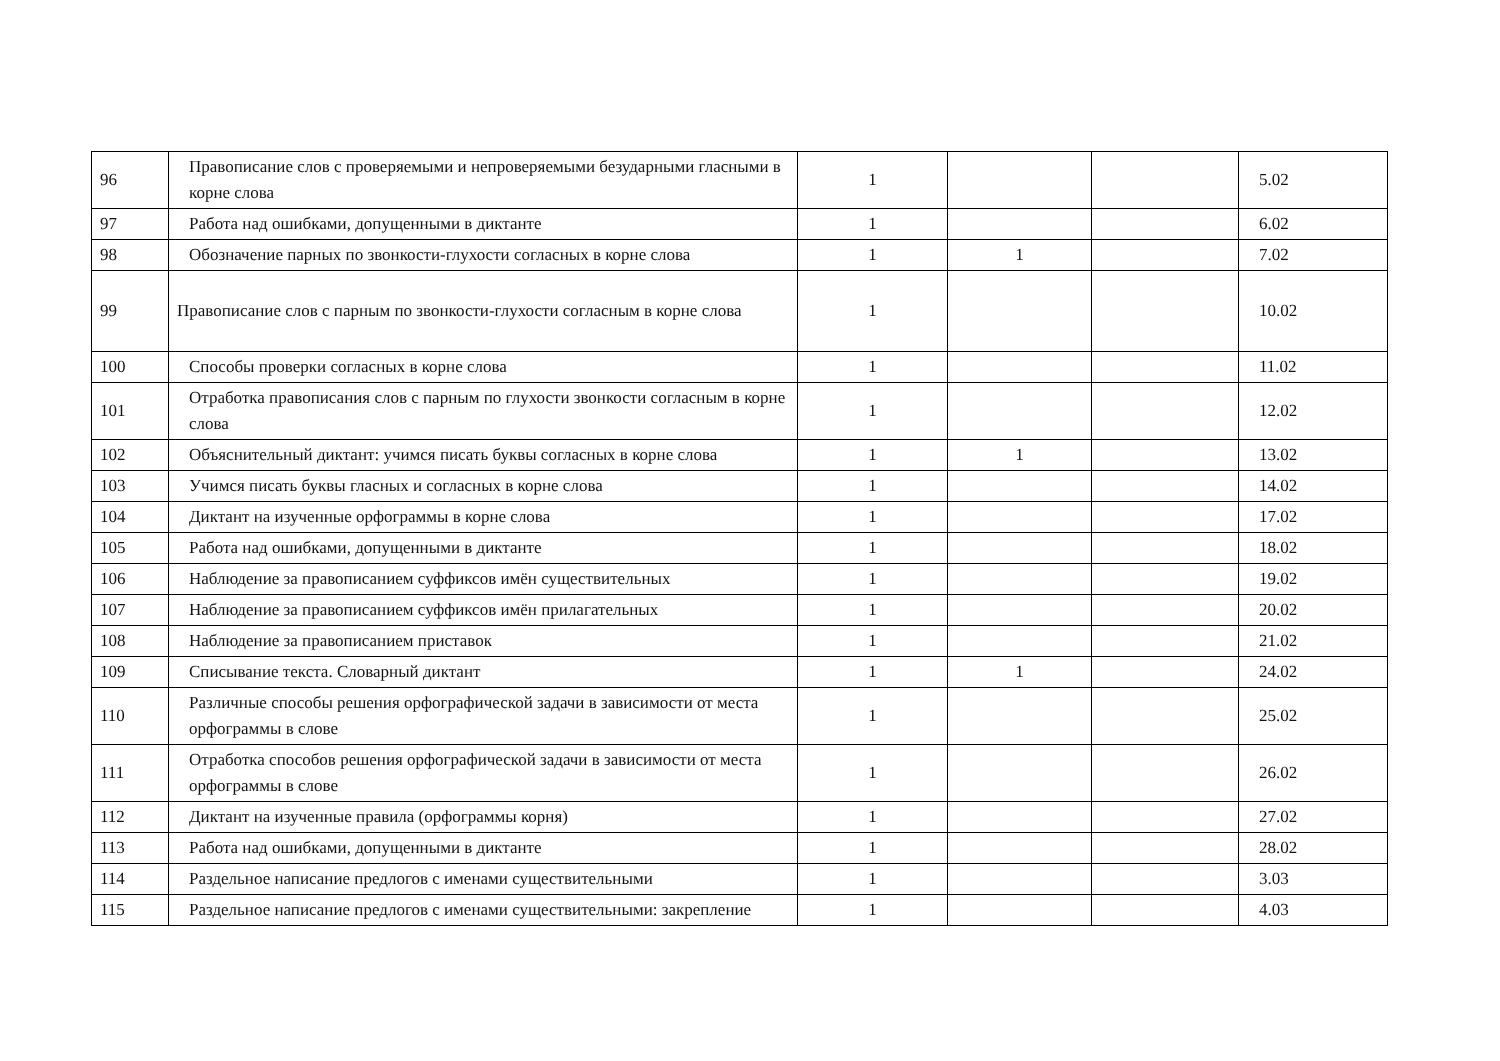| 96 | Правописание слов с проверяемыми и непроверяемыми безударными гласными в корне слова | 1 | | | 5.02 |
| 97 | Работа над ошибками, допущенными в диктанте | 1 | | | 6.02 |
| 98 | Обозначение парных по звонкости-глухости согласных в корне слова | 1 | 1 | | 7.02 |
| 99 | Правописание слов с парным по звонкости-глухости согласным в корне слова | 1 | | | 10.02 |
| 100 | Способы проверки согласных в корне слова | 1 | | | 11.02 |
| 101 | Отработка правописания слов с парным по глухости звонкости согласным в корне слова | 1 | | | 12.02 |
| 102 | Объяснительный диктант: учимся писать буквы согласных в корне слова | 1 | 1 | | 13.02 |
| 103 | Учимся писать буквы гласных и согласных в корне слова | 1 | | | 14.02 |
| 104 | Диктант на изученные орфограммы в корне слова | 1 | | | 17.02 |
| 105 | Работа над ошибками, допущенными в диктанте | 1 | | | 18.02 |
| 106 | Наблюдение за правописанием суффиксов имён существительных | 1 | | | 19.02 |
| 107 | Наблюдение за правописанием суффиксов имён прилагательных | 1 | | | 20.02 |
| 108 | Наблюдение за правописанием приставок | 1 | | | 21.02 |
| 109 | Списывание текста. Словарный диктант | 1 | 1 | | 24.02 |
| 110 | Различные способы решения орфографической задачи в зависимости от места орфограммы в слове | 1 | | | 25.02 |
| 111 | Отработка способов решения орфографической задачи в зависимости от места орфограммы в слове | 1 | | | 26.02 |
| 112 | Диктант на изученные правила (орфограммы корня) | 1 | | | 27.02 |
| 113 | Работа над ошибками, допущенными в диктанте | 1 | | | 28.02 |
| 114 | Раздельное написание предлогов с именами существительными | 1 | | | 3.03 |
| 115 | Раздельное написание предлогов с именами существительными: закрепление | 1 | | | 4.03 |